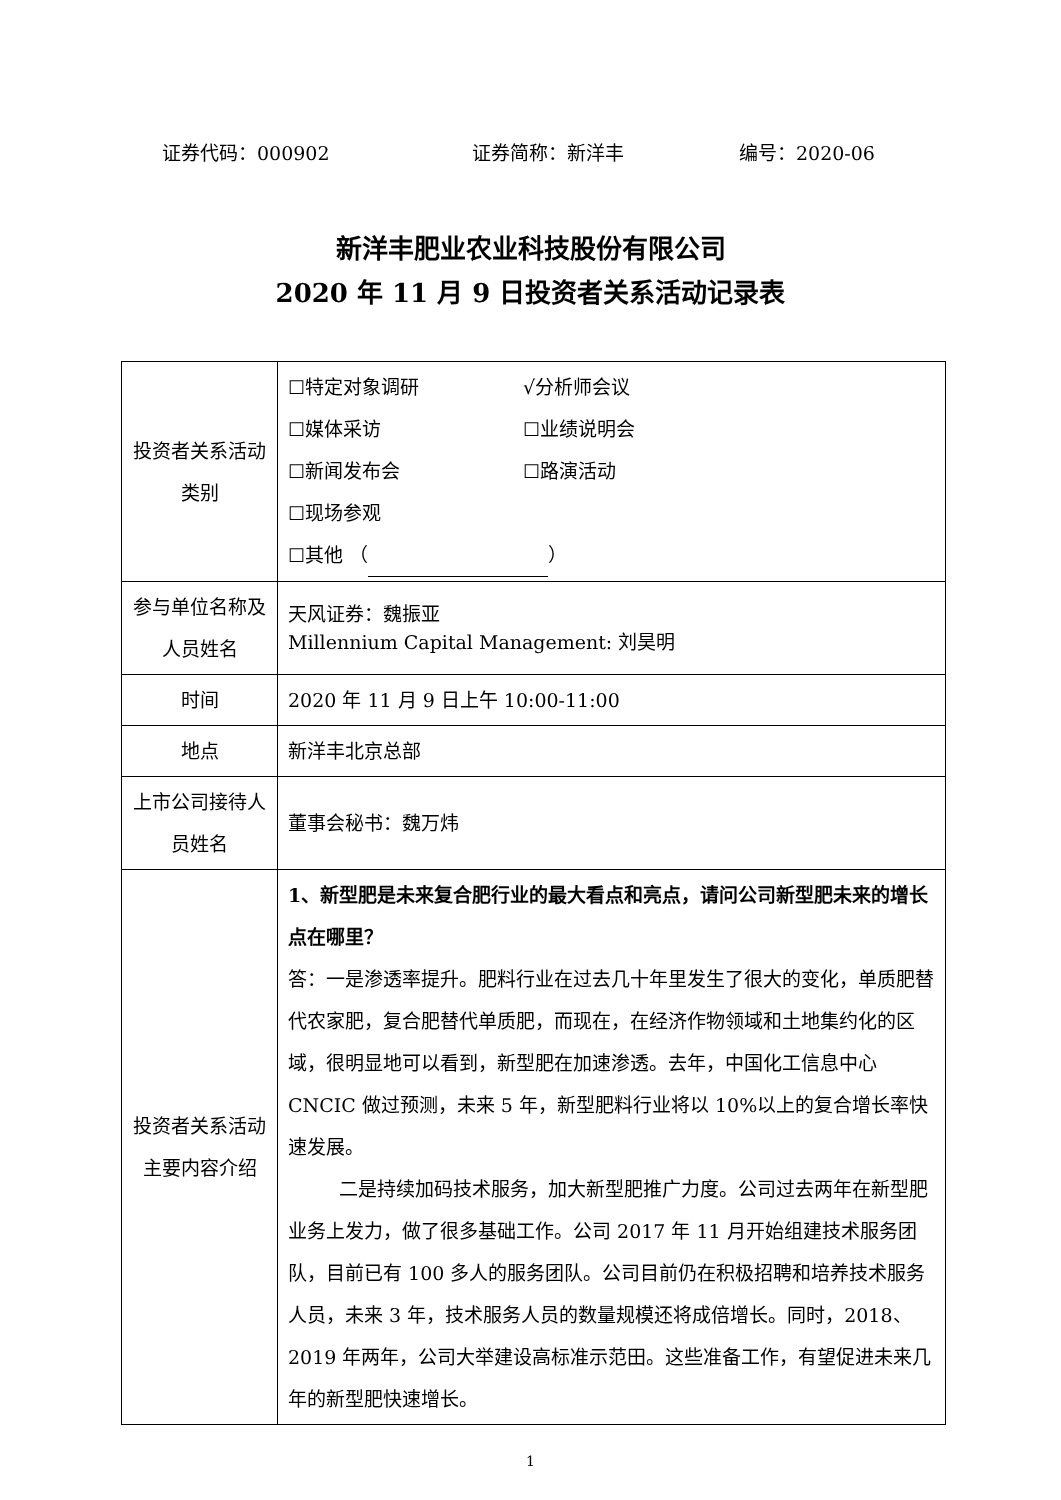证券代码：000902 证券简称：新洋丰 编号：2020-06
新洋丰肥业农业科技股份有限公司
2020 年 11 月 9 日投资者关系活动记录表
| 投资者关系活动类别 | ☐特定对象调研 √分析师会议 ☐媒体采访 ☐业绩说明会 ☐新闻发布会 ☐路演活动 ☐现场参观 ☐其他 （ ） |
| 参与单位名称及人员姓名 | 天风证券：魏振亚 Millennium Capital Management: 刘昊明 |
| 时间 | 2020 年 11 月 9 日上午 10:00-11:00 |
| 地点 | 新洋丰北京总部 |
| 上市公司接待人员姓名 | 董事会秘书：魏万炜 |
| 投资者关系活动主要内容介绍 | 1、新型肥是未来复合肥行业的最大看点和亮点，请问公司新型肥未来的增长点在哪里？ 答：一是渗透率提升。肥料行业在过去几十年里发生了很大的变化，单质肥替代农家肥，复合肥替代单质肥，而现在，在经济作物领域和土地集约化的区域，很明显地可以看到，新型肥在加速渗透。去年，中国化工信息中心 CNCIC 做过预测，未来 5 年，新型肥料行业将以 10%以上的复合增长率快速发展。 二是持续加码技术服务，加大新型肥推广力度。公司过去两年在新型肥业务上发力，做了很多基础工作。公司 2017 年 11 月开始组建技术服务团队，目前已有 100 多人的服务团队。公司目前仍在积极招聘和培养技术服务人员，未来 3 年，技术服务人员的数量规模还将成倍增长。同时，2018、2019 年两年，公司大举建设高标准示范田。这些准备工作，有望促进未来几年的新型肥快速增长。 |
1